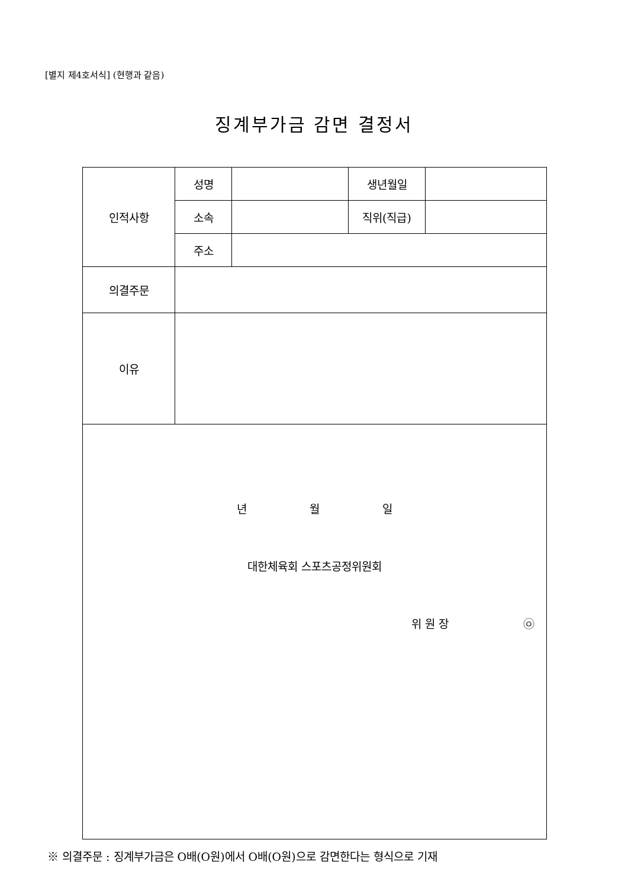[별지 제4호서식] (현행과 같음)
징계부가금 감면 결정서
| 인적사항 | 성명 | | 생년월일 | |
| | 소속 | | 직위(직급) | |
| | 주소 | | | |
| 의결주문 | | | | |
| 이유 | | | | |
| 년 월 일 대한체육회 스포츠공정위원회 위 원 장 ㉧ | | | | |
※ 의결주문 : 징계부가금은 O배(O원)에서 O배(O원)으로 감면한다는 형식으로 기재